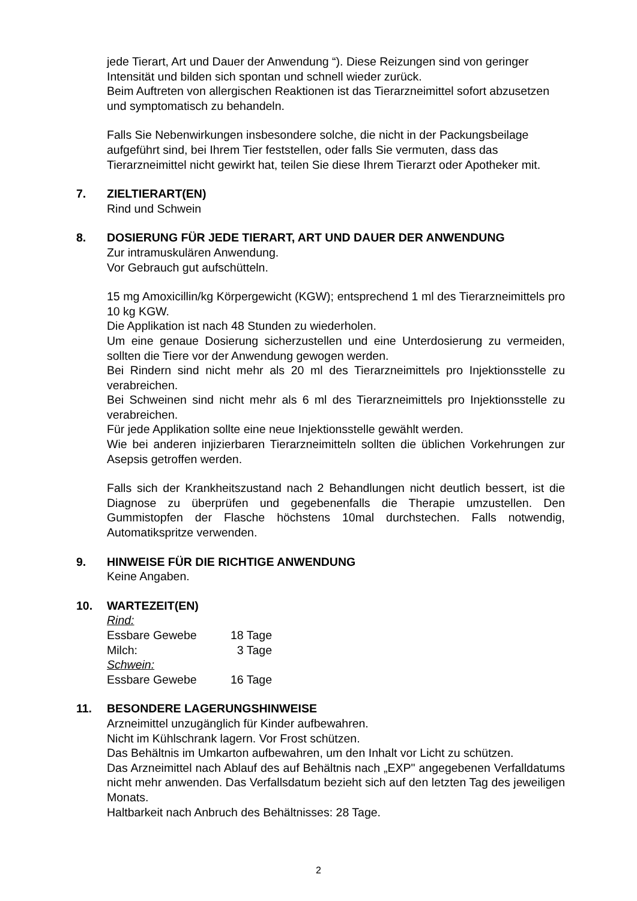jede Tierart, Art und Dauer der Anwendung “). Diese Reizungen sind von geringer Intensität und bilden sich spontan und schnell wieder zurück.
Beim Auftreten von allergischen Reaktionen ist das Tierarzneimittel sofort abzusetzen und symptomatisch zu behandeln.
Falls Sie Nebenwirkungen insbesondere solche, die nicht in der Packungsbeilage aufgeführt sind, bei Ihrem Tier feststellen, oder falls Sie vermuten, dass das Tierarzneimittel nicht gewirkt hat, teilen Sie diese Ihrem Tierarzt oder Apotheker mit.
7. ZIELTIERART(EN)
Rind und Schwein
8. DOSIERUNG FÜR JEDE TIERART, ART UND DAUER DER ANWENDUNG
Zur intramuskulären Anwendung.
Vor Gebrauch gut aufschütteln.
15 mg Amoxicillin/kg Körpergewicht (KGW); entsprechend 1 ml des Tierarzneimittels pro 10 kg KGW.
Die Applikation ist nach 48 Stunden zu wiederholen.
Um eine genaue Dosierung sicherzustellen und eine Unterdosierung zu vermeiden, sollten die Tiere vor der Anwendung gewogen werden.
Bei Rindern sind nicht mehr als 20 ml des Tierarzneimittels pro Injektionsstelle zu verabreichen.
Bei Schweinen sind nicht mehr als 6 ml des Tierarzneimittels pro Injektionsstelle zu verabreichen.
Für jede Applikation sollte eine neue Injektionsstelle gewählt werden.
Wie bei anderen injizierbaren Tierarzneimitteln sollten die üblichen Vorkehrungen zur Asepsis getroffen werden.
Falls sich der Krankheitszustand nach 2 Behandlungen nicht deutlich bessert, ist die Diagnose zu überprüfen und gegebenenfalls die Therapie umzustellen. Den Gummistopfen der Flasche höchstens 10mal durchstechen. Falls notwendig, Automatikspritze verwenden.
9. HINWEISE FÜR DIE RICHTIGE ANWENDUNG
Keine Angaben.
10. WARTEZEIT(EN)
Rind:
Essbare Gewebe 18 Tage
Milch: 3 Tage
Schwein:
Essbare Gewebe 16 Tage
11. BESONDERE LAGERUNGSHINWEISE
Arzneimittel unzugänglich für Kinder aufbewahren.
Nicht im Kühlschrank lagern. Vor Frost schützen.
Das Behältnis im Umkarton aufbewahren, um den Inhalt vor Licht zu schützen.
Das Arzneimittel nach Ablauf des auf Behältnis nach „EXP" angegebenen Verfalldatums nicht mehr anwenden. Das Verfallsdatum bezieht sich auf den letzten Tag des jeweiligen Monats.
Haltbarkeit nach Anbruch des Behältnisses: 28 Tage.
2